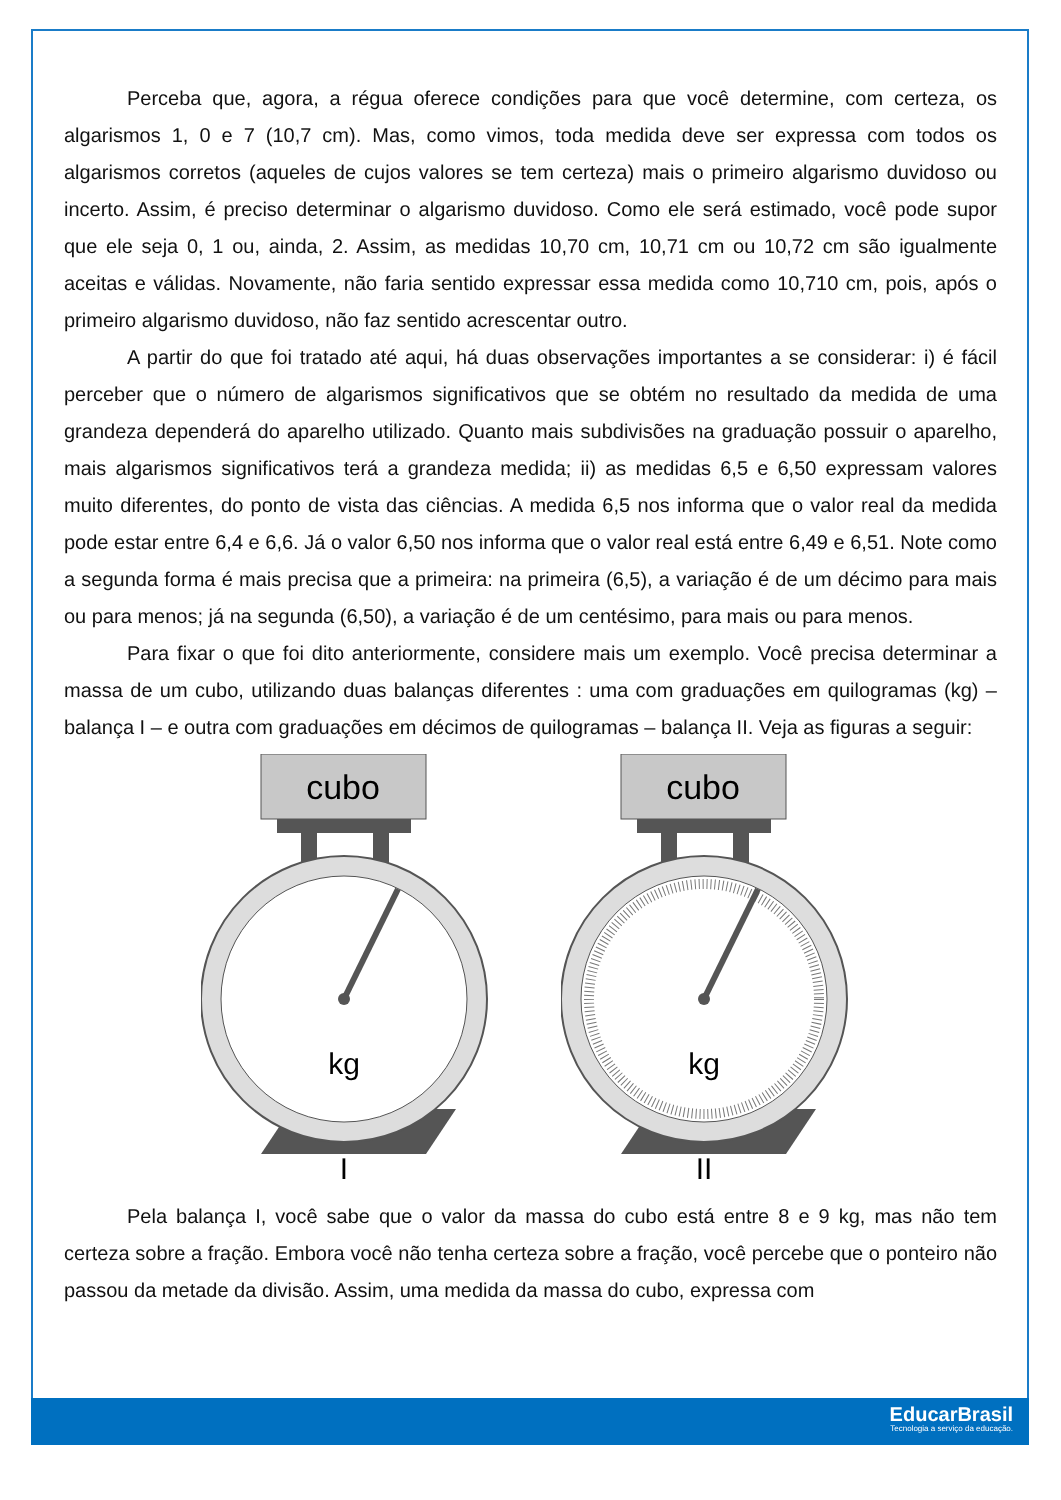Perceba que, agora, a régua oferece condições para que você determine, com certeza, os algarismos 1, 0 e 7 (10,7 cm). Mas, como vimos, toda medida deve ser expressa com todos os algarismos corretos (aqueles de cujos valores se tem certeza) mais o primeiro algarismo duvidoso ou incerto. Assim, é preciso determinar o algarismo duvidoso. Como ele será estimado, você pode supor que ele seja 0, 1 ou, ainda, 2. Assim, as medidas 10,70 cm, 10,71 cm ou 10,72 cm são igualmente aceitas e válidas. Novamente, não faria sentido expressar essa medida como 10,710 cm, pois, após o primeiro algarismo duvidoso, não faz sentido acrescentar outro.
A partir do que foi tratado até aqui, há duas observações importantes a se considerar: i) é fácil perceber que o número de algarismos significativos que se obtém no resultado da medida de uma grandeza dependerá do aparelho utilizado. Quanto mais subdivisões na graduação possuir o aparelho, mais algarismos significativos terá a grandeza medida; ii) as medidas 6,5 e 6,50 expressam valores muito diferentes, do ponto de vista das ciências. A medida 6,5 nos informa que o valor real da medida pode estar entre 6,4 e 6,6. Já o valor 6,50 nos informa que o valor real está entre 6,49 e 6,51. Note como a segunda forma é mais precisa que a primeira: na primeira (6,5), a variação é de um décimo para mais ou para menos; já na segunda (6,50), a variação é de um centésimo, para mais ou para menos.
Para fixar o que foi dito anteriormente, considere mais um exemplo. Você precisa determinar a massa de um cubo, utilizando duas balanças diferentes : uma com graduações em quilogramas (kg) – balança I – e outra com graduações em décimos de quilogramas – balança II. Veja as figuras a seguir:
cubo
kg
I
cubo
kg
II
Pela balança I, você sabe que o valor da massa do cubo está entre 8 e 9 kg, mas não tem certeza sobre a fração. Embora você não tenha certeza sobre a fração, você percebe que o ponteiro não passou da metade da divisão. Assim, uma medida da massa do cubo, expressa com
EducarBrasil
Tecnologia a serviço da educação.